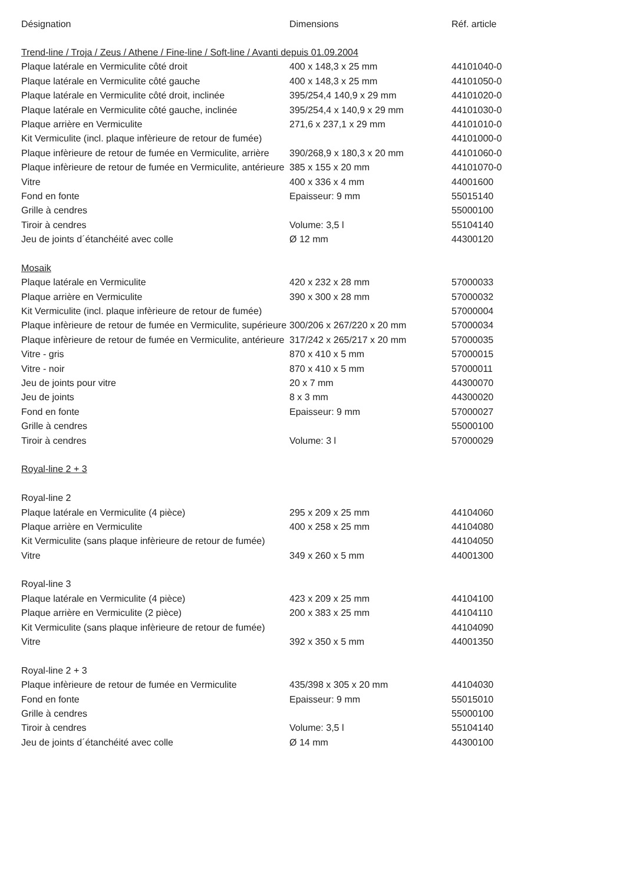| Désignation | Dimensions | Réf. article |
| --- | --- | --- |
| Trend-line / Troja / Zeus / Athene / Fine-line / Soft-line / Avanti depuis 01.09.2004 | | |
| Plaque latérale en Vermiculite côté droit | 400 x 148,3 x 25 mm | 44101040-0 |
| Plaque latérale en Vermiculite côté gauche | 400 x 148,3 x 25 mm | 44101050-0 |
| Plaque latérale en Vermiculite côté droit, inclinée | 395/254,4 140,9 x 29 mm | 44101020-0 |
| Plaque latérale en Vermiculite côté gauche, inclinée | 395/254,4 x 140,9 x 29 mm | 44101030-0 |
| Plaque arrière en Vermiculite | 271,6 x 237,1 x 29 mm | 44101010-0 |
| Kit Vermiculite (incl. plaque infèrieure de retour de fumée) | | 44101000-0 |
| Plaque infèrieure de retour de fumée en Vermiculite, arrière | 390/268,9 x 180,3 x 20 mm | 44101060-0 |
| Plaque infèrieure de retour de fumée en Vermiculite, antérieure | 385 x 155 x 20 mm | 44101070-0 |
| Vitre | 400 x 336 x 4 mm | 44001600 |
| Fond en fonte | Epaisseur: 9 mm | 55015140 |
| Grille à cendres | | 55000100 |
| Tiroir à cendres | Volume: 3,5 l | 55104140 |
| Jeu de joints d´étanchéité avec colle | Ø 12 mm | 44300120 |
| Mosaik | | |
| Plaque latérale en Vermiculite | 420 x 232 x 28 mm | 57000033 |
| Plaque arrière en Vermiculite | 390 x 300 x 28 mm | 57000032 |
| Kit Vermiculite (incl. plaque infèrieure de retour de fumée) | | 57000004 |
| Plaque infèrieure de retour de fumée en Vermiculite, supérieure | 300/206 x 267/220 x 20 mm | 57000034 |
| Plaque infèrieure de retour de fumée en Vermiculite, antérieure | 317/242 x 265/217 x 20 mm | 57000035 |
| Vitre - gris | 870 x 410 x 5 mm | 57000015 |
| Vitre - noir | 870 x 410 x 5 mm | 57000011 |
| Jeu de joints pour vitre | 20 x 7 mm | 44300070 |
| Jeu de joints | 8 x 3 mm | 44300020 |
| Fond en fonte | Epaisseur: 9 mm | 57000027 |
| Grille à cendres | | 55000100 |
| Tiroir à cendres | Volume: 3 l | 57000029 |
| Royal-line 2 + 3 | | |
| Royal-line 2 | | |
| Plaque latérale en Vermiculite (4 pièce) | 295 x 209 x 25 mm | 44104060 |
| Plaque arrière en Vermiculite | 400 x 258 x 25 mm | 44104080 |
| Kit Vermiculite (sans plaque infèrieure de retour de fumée) | | 44104050 |
| Vitre | 349 x 260 x 5 mm | 44001300 |
| Royal-line 3 | | |
| Plaque latérale en Vermiculite (4 pièce) | 423 x 209 x 25 mm | 44104100 |
| Plaque arrière en Vermiculite (2 pièce) | 200 x 383 x 25 mm | 44104110 |
| Kit Vermiculite (sans plaque infèrieure de retour de fumée) | | 44104090 |
| Vitre | 392 x 350 x 5 mm | 44001350 |
| Royal-line 2 + 3 | | |
| Plaque infèrieure de retour de fumée en Vermiculite | 435/398 x 305 x 20 mm | 44104030 |
| Fond en fonte | Epaisseur: 9 mm | 55015010 |
| Grille à cendres | | 55000100 |
| Tiroir à cendres | Volume: 3,5 l | 55104140 |
| Jeu de joints d´étanchéité avec colle | Ø 14 mm | 44300100 |